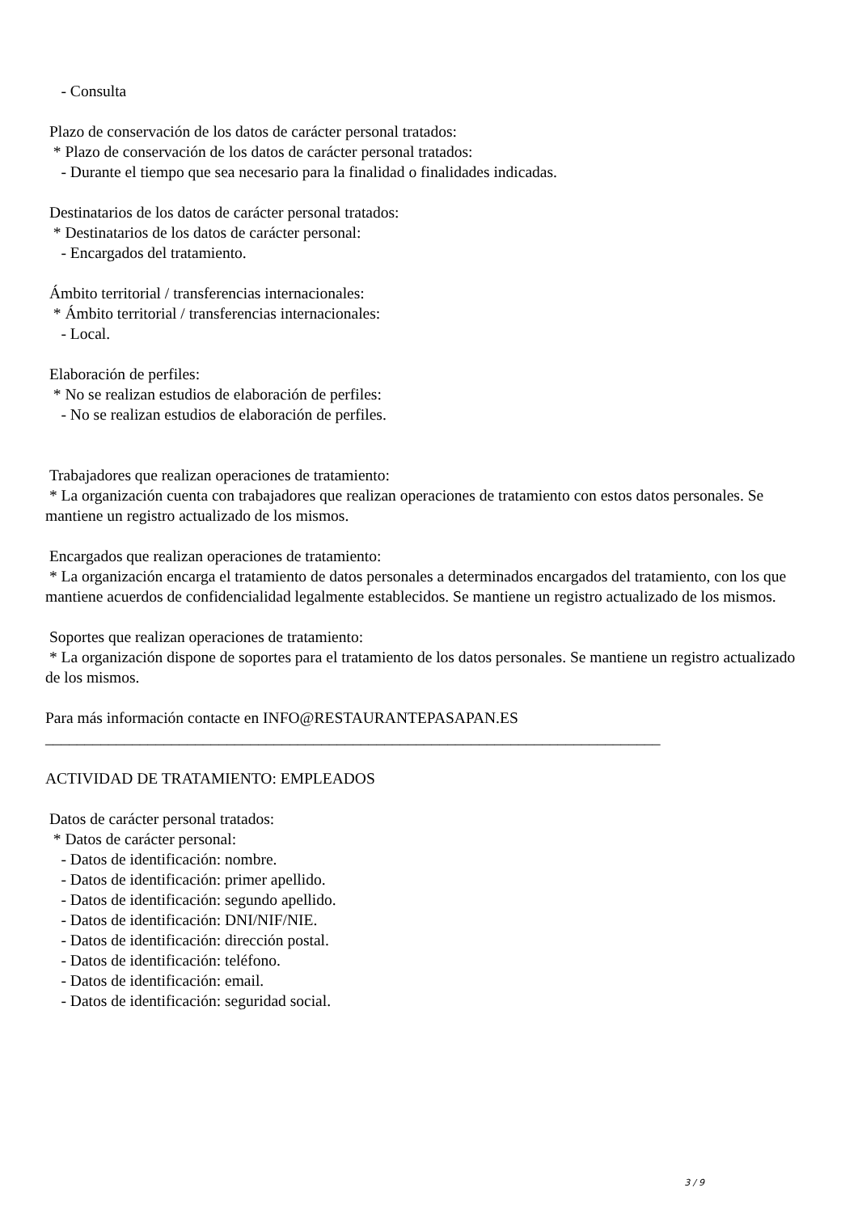- Consulta
Plazo de conservación de los datos de carácter personal tratados:
* Plazo de conservación de los datos de carácter personal tratados:
- Durante el tiempo que sea necesario para la finalidad o finalidades indicadas.
Destinatarios de los datos de carácter personal tratados:
* Destinatarios de los datos de carácter personal:
- Encargados del tratamiento.
Ámbito territorial / transferencias internacionales:
* Ámbito territorial / transferencias internacionales:
- Local.
Elaboración de perfiles:
* No se realizan estudios de elaboración de perfiles:
- No se realizan estudios de elaboración de perfiles.
Trabajadores que realizan operaciones de tratamiento:
* La organización cuenta con trabajadores que realizan operaciones de tratamiento con estos datos personales. Se mantiene un registro actualizado de los mismos.
Encargados que realizan operaciones de tratamiento:
* La organización encarga el tratamiento de datos personales a determinados encargados del tratamiento, con los que mantiene acuerdos de confidencialidad legalmente establecidos. Se mantiene un registro actualizado de los mismos.
Soportes que realizan operaciones de tratamiento:
* La organización dispone de soportes para el tratamiento de los datos personales. Se mantiene un registro actualizado de los mismos.
Para más información contacte en INFO@RESTAURANTEPASAPAN.ES
______________________________________________________________________________
ACTIVIDAD DE TRATAMIENTO: EMPLEADOS
Datos de carácter personal tratados:
* Datos de carácter personal:
- Datos de identificación: nombre.
- Datos de identificación: primer apellido.
- Datos de identificación: segundo apellido.
- Datos de identificación: DNI/NIF/NIE.
- Datos de identificación: dirección postal.
- Datos de identificación: teléfono.
- Datos de identificación: email.
- Datos de identificación: seguridad social.
3 / 9